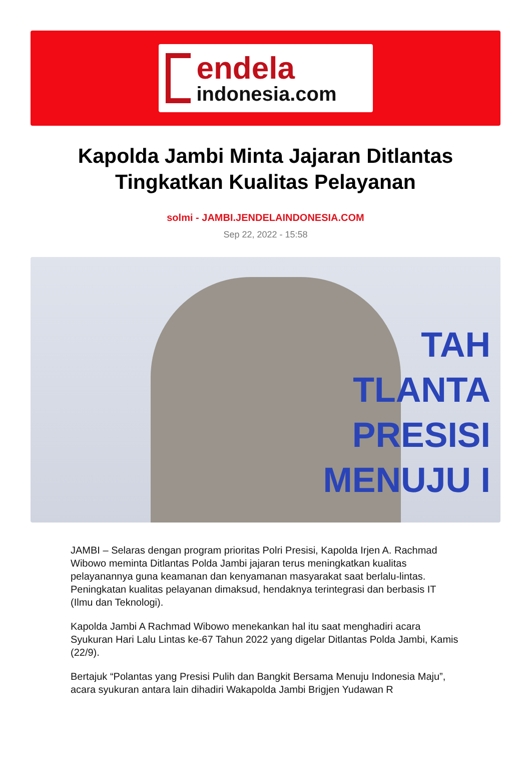endela
indonesia.com
Kapolda Jambi Minta Jajaran Ditlantas Tingkatkan Kualitas Pelayanan
solmi - JAMBI.JENDELAINDONESIA.COM
Sep 22, 2022 - 15:58
TAH
TLANTA
PRESISI
MENUJU I
JAMBI – Selaras dengan program prioritas Polri Presisi, Kapolda Irjen A. Rachmad Wibowo meminta Ditlantas Polda Jambi jajaran terus meningkatkan kualitas pelayanannya guna keamanan dan kenyamanan masyarakat saat berlalu-lintas. Peningkatan kualitas pelayanan dimaksud, hendaknya terintegrasi dan berbasis IT (Ilmu dan Teknologi).
Kapolda Jambi A Rachmad Wibowo menekankan hal itu saat menghadiri acara Syukuran Hari Lalu Lintas ke-67 Tahun 2022 yang digelar Ditlantas Polda Jambi, Kamis (22/9).
Bertajuk “Polantas yang Presisi Pulih dan Bangkit Bersama Menuju Indonesia Maju”, acara syukuran antara lain dihadiri Wakapolda Jambi Brigjen Yudawan R